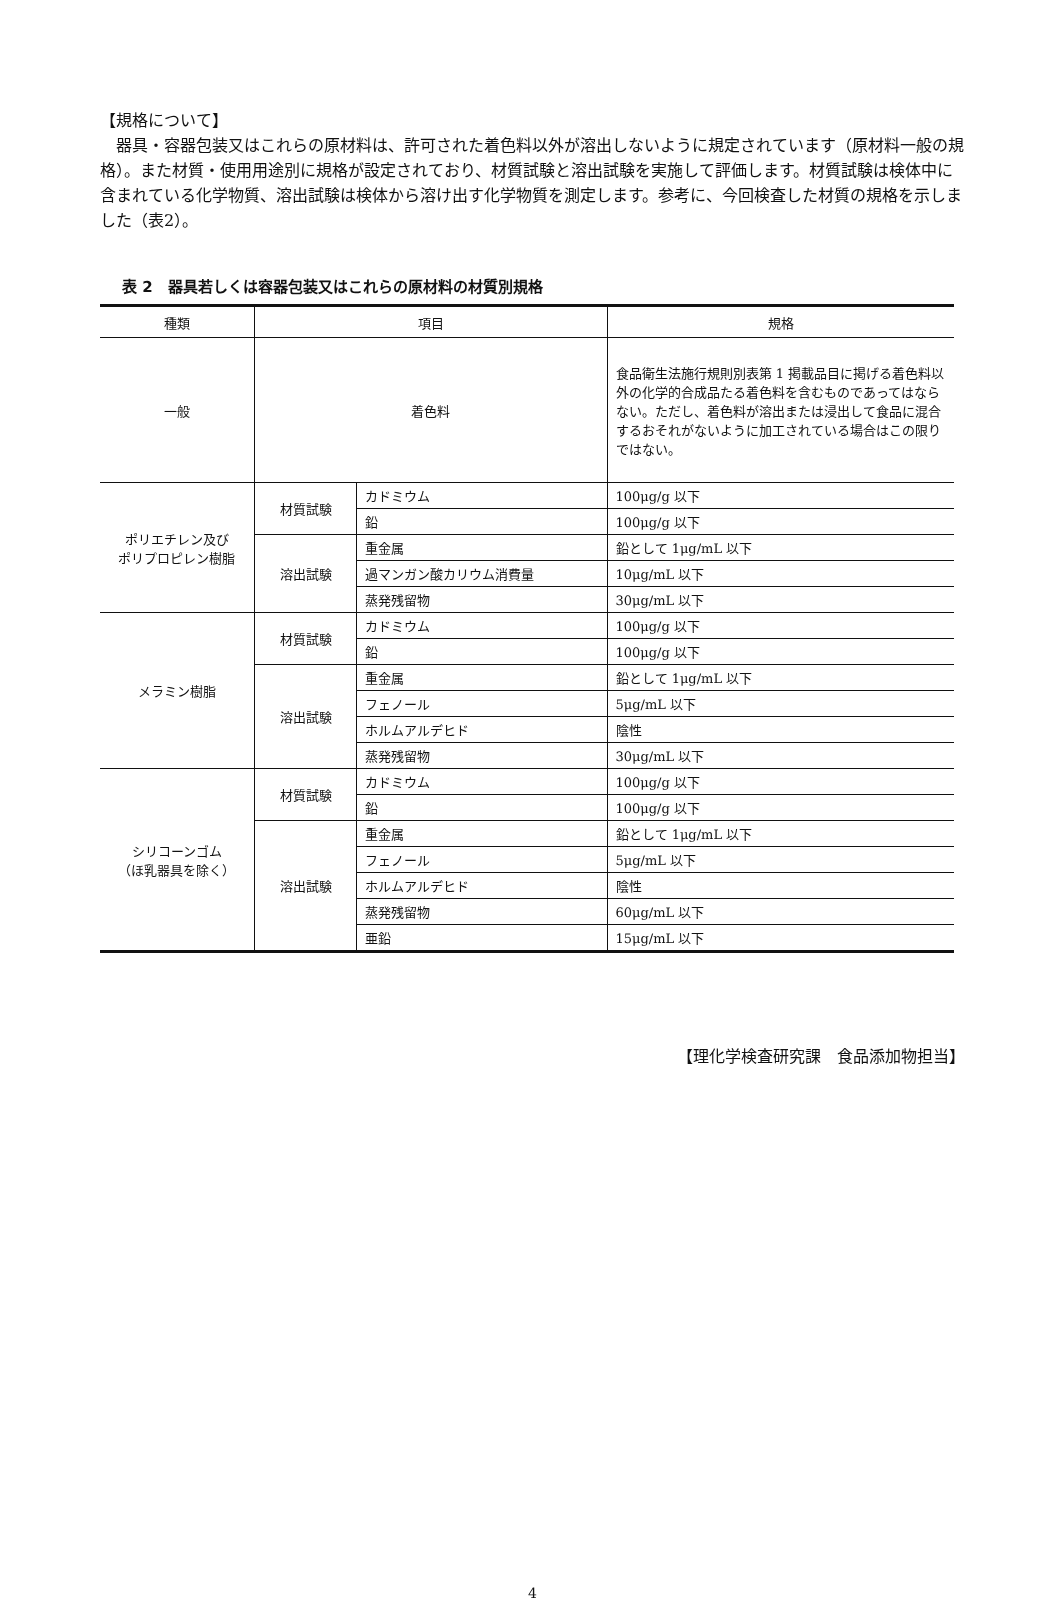【規格について】
　器具・容器包装又はこれらの原材料は、許可された着色料以外が溶出しないように規定されています（原材料一般の規格）。また材質・使用用途別に規格が設定されており、材質試験と溶出試験を実施して評価します。材質試験は検体中に含まれている化学物質、溶出試験は検体から溶け出す化学物質を測定します。参考に、今回検査した材質の規格を示しました（表2）。
表 2　器具若しくは容器包装又はこれらの原材料の材質別規格
| 種類 | 項目 | | 規格 |
| --- | --- | --- | --- |
| 一般 | 着色料 | | 食品衛生法施行規則別表第 1 掲載品目に掲げる着色料以外の化学的合成品たる着色料を含むものであってはならない。ただし、着色料が溶出または浸出して食品に混合するおそれがないように加工されている場合はこの限りではない。 |
| ポリエチレン及び ポリプロピレン樹脂 | 材質試験 | カドミウム | 100μg/g 以下 |
| | | 鉛 | 100μg/g 以下 |
| | 溶出試験 | 重金属 | 鉛として 1μg/mL 以下 |
| | | 過マンガン酸カリウム消費量 | 10μg/mL 以下 |
| | | 蒸発残留物 | 30μg/mL 以下 |
| メラミン樹脂 | 材質試験 | カドミウム | 100μg/g 以下 |
| | | 鉛 | 100μg/g 以下 |
| | 溶出試験 | 重金属 | 鉛として 1μg/mL 以下 |
| | | フェノール | 5μg/mL 以下 |
| | | ホルムアルデヒド | 陰性 |
| | | 蒸発残留物 | 30μg/mL 以下 |
| シリコーンゴム （ほ乳器具を除く） | 材質試験 | カドミウム | 100μg/g 以下 |
| | | 鉛 | 100μg/g 以下 |
| | 溶出試験 | 重金属 | 鉛として 1μg/mL 以下 |
| | | フェノール | 5μg/mL 以下 |
| | | ホルムアルデヒド | 陰性 |
| | | 蒸発残留物 | 60μg/mL 以下 |
| | | 亜鉛 | 15μg/mL 以下 |
【理化学検査研究課　食品添加物担当】
4